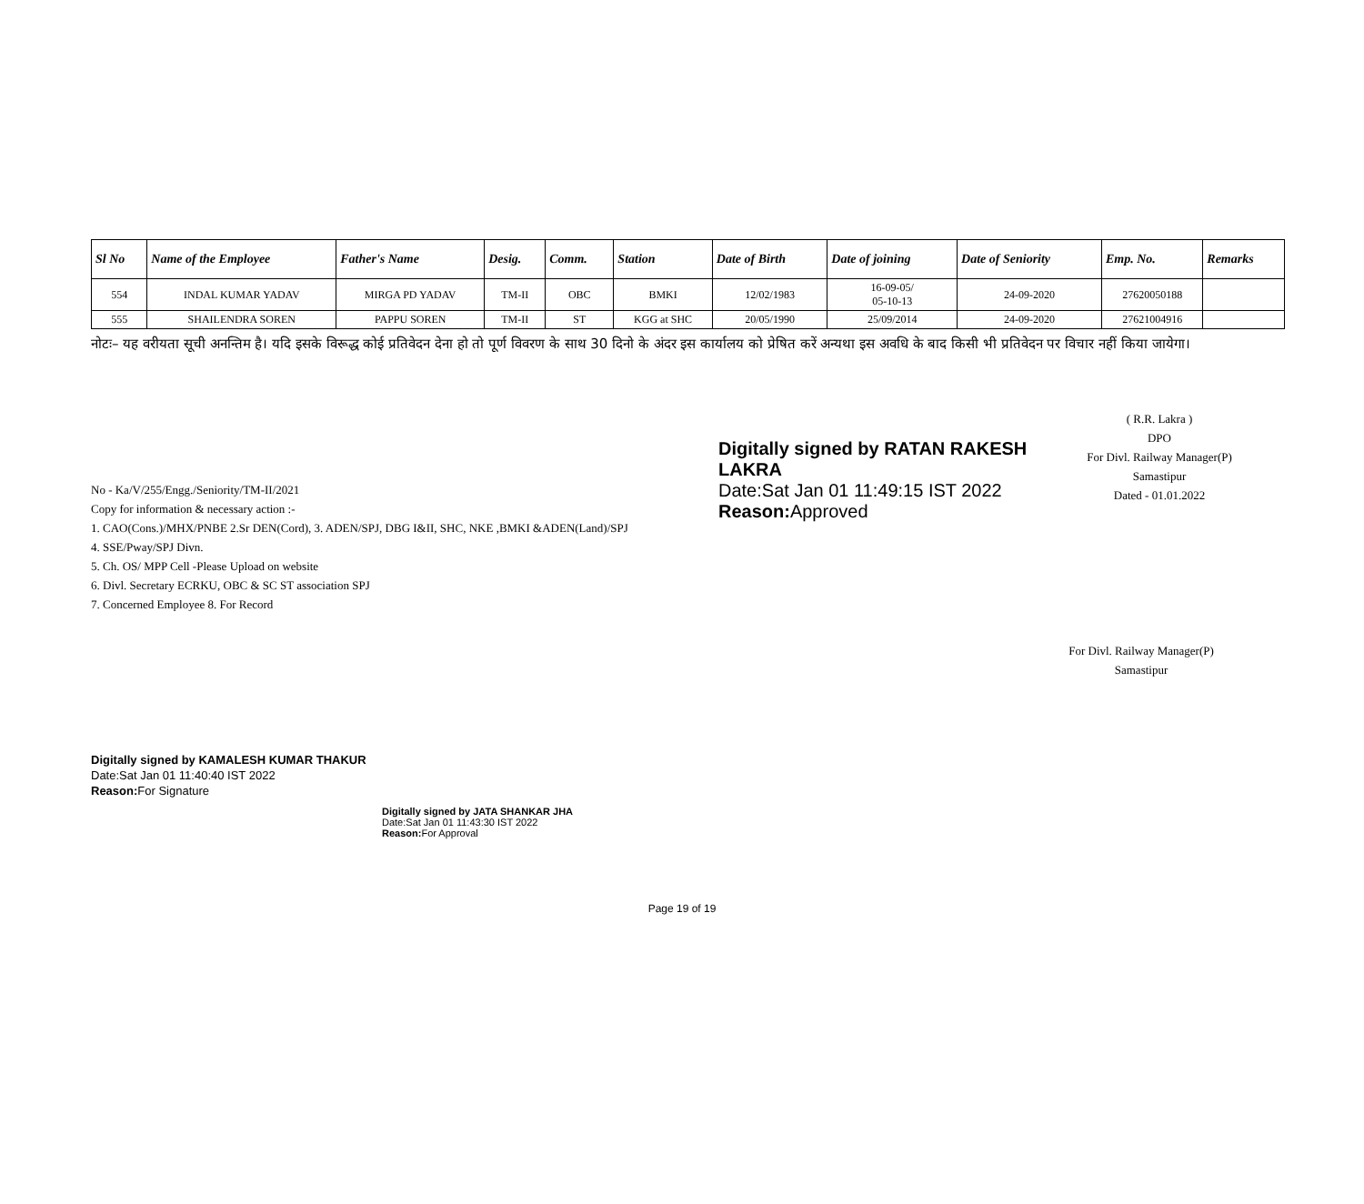| Sl No | Name of the Employee | Father's Name | Desig. | Comm. | Station | Date of Birth | Date of joining | Date of Seniority | Emp. No. | Remarks |
| --- | --- | --- | --- | --- | --- | --- | --- | --- | --- | --- |
| 554 | INDAL KUMAR YADAV | MIRGA PD YADAV | TM-II | OBC | BMKI | 12/02/1983 | 16-09-05/ 05-10-13 | 24-09-2020 | 27620050188 | |
| 555 | SHAILENDRA SOREN | PAPPU SOREN | TM-II | ST | KGG at SHC | 20/05/1990 | 25/09/2014 | 24-09-2020 | 27621004916 | |
नोटः– यह वरीयता सूची अनन्तिम है। यदि इसके विरूद्ध कोई प्रतिवेदन देना हो तो पूर्ण विवरण के साथ 30 दिनो के अंदर इस कार्यालय को प्रेषित करें अन्यथा इस अवधि के बाद किसी भी प्रतिवेदन पर विचार नहीं किया जायेगा।
No - Ka/V/255/Engg./Seniority/TM-II/2021
Copy for information & necessary action :-
1. CAO(Cons.)/MHX/PNBE 2.Sr DEN(Cord), 3. ADEN/SPJ, DBG I&II, SHC, NKE ,BMKI &ADEN(Land)/SPJ
4. SSE/Pway/SPJ Divn.
5. Ch. OS/ MPP Cell -Please Upload on website
6. Divl. Secretary ECRKU, OBC & SC ST association SPJ
7. Concerned Employee 8. For Record
Digitally signed by RATAN RAKESH LAKRA
Date:Sat Jan 01 11:49:15 IST 2022
Reason: Approved
( R.R. Lakra )
DPO
For Divl. Railway Manager(P)
Samastipur
Dated - 01.01.2022
For Divl. Railway Manager(P)
Samastipur
Digitally signed by KAMALESH KUMAR THAKUR
Date:Sat Jan 01 11:40:40 IST 2022
Reason: For Signature
Digitally signed by JATA SHANKAR JHA
Date:Sat Jan 01 11:43:30 IST 2022
Reason: For Approval
Page 19 of 19